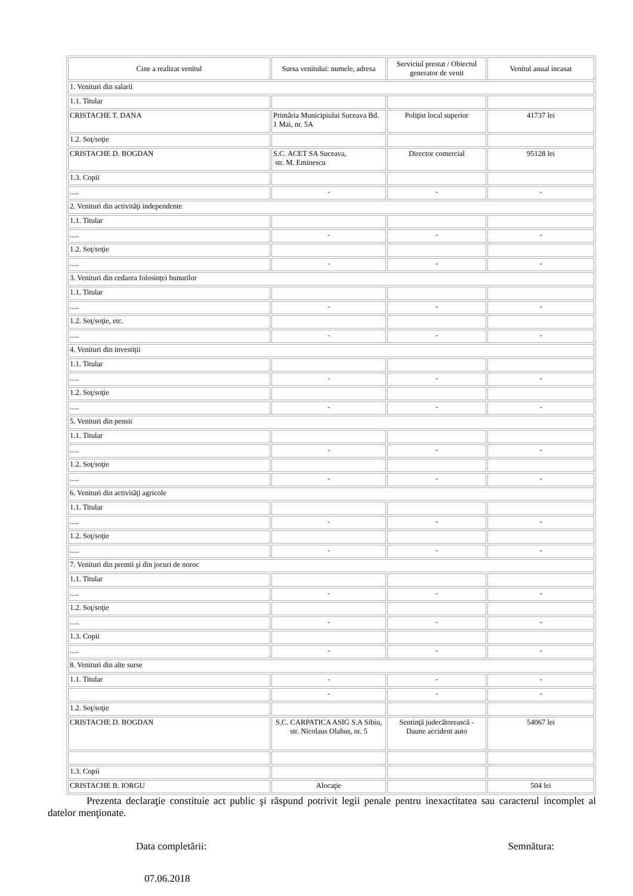| Cine a realizat venitul | Sursa venitului: numele, adresa | Serviciul prestat / Obiectul generator de venit | Venitul anual incasat |
| --- | --- | --- | --- |
| 1. Venituri din salarii | | | |
| 1.1. Titular | | | |
| CRISTACHE T. DANA | Primăria Municipiului Suceava Bd. 1 Mai, nr. 5A | Poliţist local superior | 41737 lei |
| 1.2. Soţ/soţie | | | |
| CRISTACHE D. BOGDAN | S.C. ACET SA Suceava, str. M. Eminescu | Director comercial | 95128 lei |
| 1.3. Copii | | | |
| ..... | - | - | - |
| 2. Venituri din activităţi independente | | | |
| 1.1. Titular | | | |
| ..... | - | - | - |
| 1.2. Soţ/soţie | | | |
| ..... | - | - | - |
| 3. Venituri din cedarea folosinţei bunurilor | | | |
| 1.1. Titular | | | |
| ..... | - | - | - |
| 1.2. Soţ/soţie, etc. | | | |
| ..... | - | - | - |
| 4. Venituri din investiţii | | | |
| 1.1. Titular | | | |
| ..... | - | - | - |
| 1.2. Soţ/soţie | | | |
| ..... | - | - | - |
| 5. Venituri din pensii | | | |
| 1.1. Titular | | | |
| ..... | - | - | - |
| 1.2. Soţ/soţie | | | |
| ..... | - | - | - |
| 6. Venituri din activităţi agricole | | | |
| 1.1. Titular | | | |
| ..... | - | - | - |
| 1.2. Soţ/soţie | | | |
| ..... | - | - | - |
| 7. Venituri din premii şi din jocuri de noroc | | | |
| 1.1. Titular | | | |
| ..... | - | - | - |
| 1.2. Soţ/soţie | | | |
| ..... | - | - | - |
| 1.3. Copii | | | |
| ..... | - | - | - |
| 8. Venituri din alte surse | | | |
| 1.1. Titular | - | - | - |
| | - | - | - |
| 1.2. Soţ/soţie | | | |
| CRISTACHE D. BOGDAN | S.C. CARPATICA ASIG S.A Sibiu, str. Nicolaus Olahus, nr. 5 | Sentinţă judecătorească - Daune accident auto | 54067 lei |
| 1.3. Copii | | | |
| CRISTACHE B. IORGU | Alocaţie | | 504 lei |
Prezenta declaraţie constituie act public şi răspund potrivit legii penale pentru inexactitatea sau caracterul incomplet al datelor menţionate.
Data completării: Semnătura:
07.06.2018